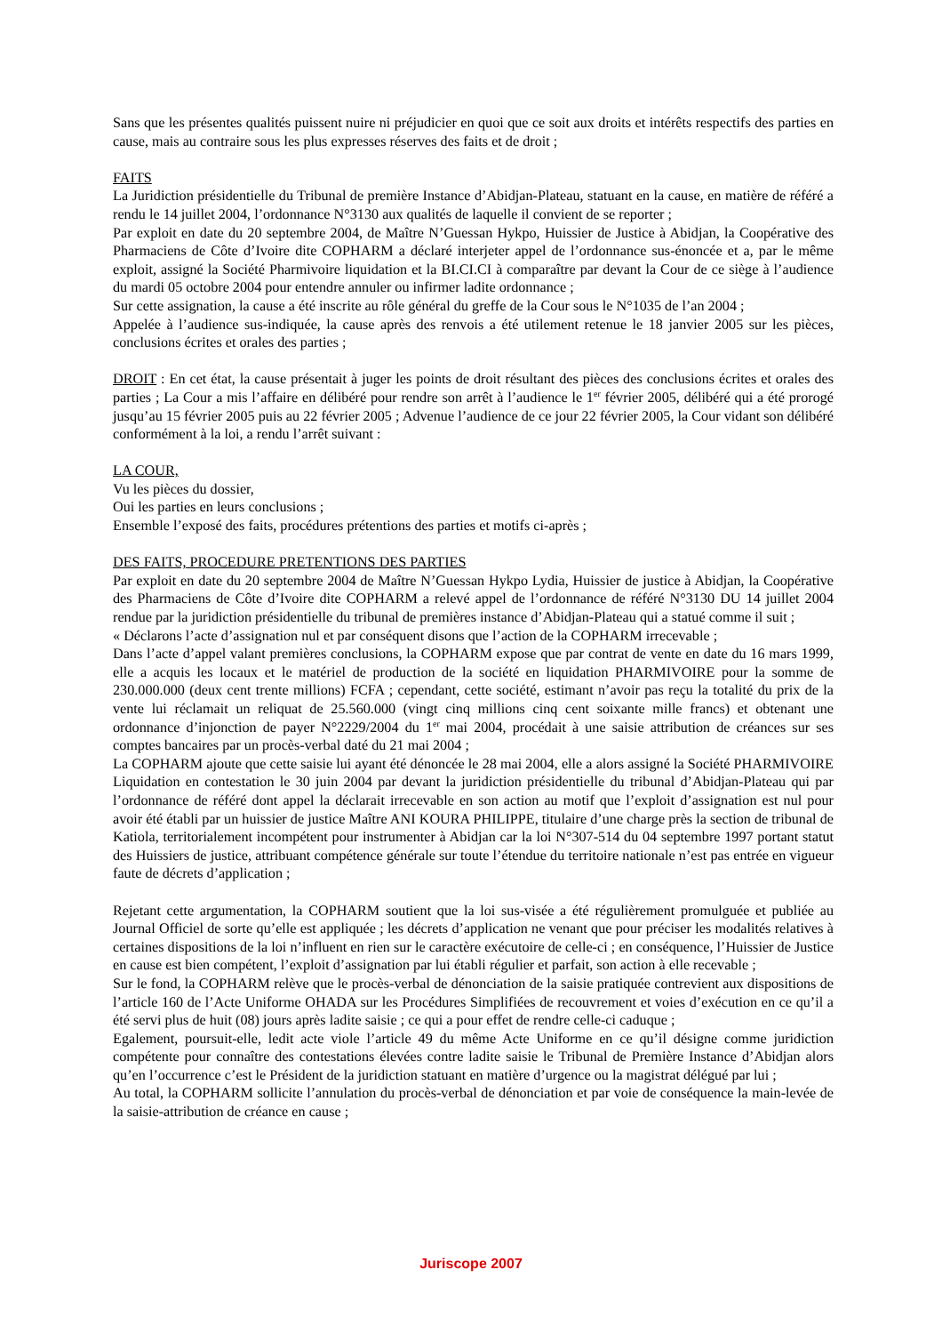Sans que les présentes qualités puissent nuire ni préjudicier en quoi que ce soit aux droits et intérêts respectifs des parties en cause, mais au contraire sous les plus expresses réserves des faits et de droit ;
FAITS
La Juridiction présidentielle du Tribunal de première Instance d’Abidjan-Plateau, statuant en la cause, en matière de référé a rendu le 14 juillet 2004, l’ordonnance N°3130 aux qualités de laquelle il convient de se reporter ;
Par exploit en date du 20 septembre 2004, de Maître N’Guessan Hykpo, Huissier de Justice à Abidjan, la Coopérative des Pharmaciens de Côte d’Ivoire dite COPHARM a déclaré interjeter appel de l’ordonnance sus-énoncée et a, par le même exploit, assigné la Société Pharmivoire liquidation et la BI.CI.CI à comparaître par devant la Cour de ce siège à l’audience du mardi 05 octobre 2004 pour entendre annuler ou infirmer ladite ordonnance ;
Sur cette assignation, la cause a été inscrite au rôle général du greffe de la Cour sous le N°1035 de l’an 2004 ;
Appelée à l’audience sus-indiquée, la cause après des renvois a été utilement retenue le 18 janvier 2005 sur les pièces, conclusions écrites et orales des parties ;
DROIT : En cet état, la cause présentait à juger les points de droit résultant des pièces des conclusions écrites et orales des parties ; La Cour a mis l’affaire en délibéré pour rendre son arrêt à l’audience le 1<sup>er</sup> février 2005, délibéré qui a été prorogé jusqu’au 15 février 2005 puis au 22 février 2005 ; Advenue l’audience de ce jour 22 février 2005, la Cour vidant son délibéré conformément à la loi, a rendu l’arrêt suivant :
LA COUR,
Vu les pièces du dossier,
Oui les parties en leurs conclusions ;
Ensemble l’exposé des faits, procédures prétentions des parties et motifs ci-après ;
DES FAITS, PROCEDURE PRETENTIONS DES PARTIES
Par exploit en date du 20 septembre 2004 de Maître N’Guessan Hykpo Lydia, Huissier de justice à Abidjan, la Coopérative des Pharmaciens de Côte d’Ivoire dite COPHARM a relevé appel de l’ordonnance de référé N°3130 DU 14 juillet 2004 rendue par la juridiction présidentielle du tribunal de premières instance d’Abidjan-Plateau qui a statué comme il suit ;
« Déclarons l’acte d’assignation nul et par conséquent disons que l’action de la COPHARM irrecevable ;
Dans l’acte d’appel valant premières conclusions, la COPHARM expose que par contrat de vente en date du 16 mars 1999, elle a acquis les locaux et le matériel de production de la société en liquidation PHARMIVOIRE pour la somme de 230.000.000 (deux cent trente millions) FCFA ; cependant, cette société, estimant n’avoir pas reçu la totalité du prix de la vente lui réclamait un reliquat de 25.560.000 (vingt cinq millions cinq cent soixante mille francs) et obtenant une ordonnance d’injonction de payer N°2229/2004 du 1<sup>er</sup> mai 2004, procédait à une saisie attribution de créances sur ses comptes bancaires par un procès-verbal daté du 21 mai 2004 ;
La COPHARM ajoute que cette saisie lui ayant été dénoncée le 28 mai 2004, elle a alors assigné la Société PHARMIVOIRE Liquidation en contestation le 30 juin 2004 par devant la juridiction présidentielle du tribunal d’Abidjan-Plateau qui par l’ordonnance de référé dont appel la déclarait irrecevable en son action au motif que l’exploit d’assignation est nul pour avoir été établi par un huissier de justice Maître ANI KOURA PHILIPPE, titulaire d’une charge près la section de tribunal de Katiola, territorialement incompétent pour instrumenter à Abidjan car la loi N°307-514 du 04 septembre 1997 portant statut des Huissiers de justice, attribuant compétence générale sur toute l’étendue du territoire nationale n’est pas entrée en vigueur faute de décrets d’application ;
Rejetant cette argumentation, la COPHARM soutient que la loi sus-visée a été régulièrement promulguée et publiée au Journal Officiel de sorte qu’elle est appliquée ; les décrets d’application ne venant que pour préciser les modalités relatives à certaines dispositions de la loi n’influent en rien sur le caractère exécutoire de celle-ci ; en conséquence, l’Huissier de Justice en cause est bien compétent, l’exploit d’assignation par lui établi régulier et parfait, son action à elle recevable ;
Sur le fond, la COPHARM relève que le procès-verbal de dénonciation de la saisie pratiquée contrevient aux dispositions de l’article 160 de l’Acte Uniforme OHADA sur les Procédures Simplifiées de recouvrement et voies d’exécution en ce qu’il a été servi plus de huit (08) jours après ladite saisie ; ce qui a pour effet de rendre celle-ci caduque ;
Egalement, poursuit-elle, ledit acte viole l’article 49 du même Acte Uniforme en ce qu’il désigne comme juridiction compétente pour connaître des contestations élevées contre ladite saisie le Tribunal de Première Instance d’Abidjan alors qu’en l’occurrence c’est le Président de la juridiction statuant en matière d’urgence ou la magistrat délégué par lui ;
Au total, la COPHARM sollicite l’annulation du procès-verbal de dénonciation et par voie de conséquence la main-levée de la saisie-attribution de créance en cause ;
Juriscope 2007